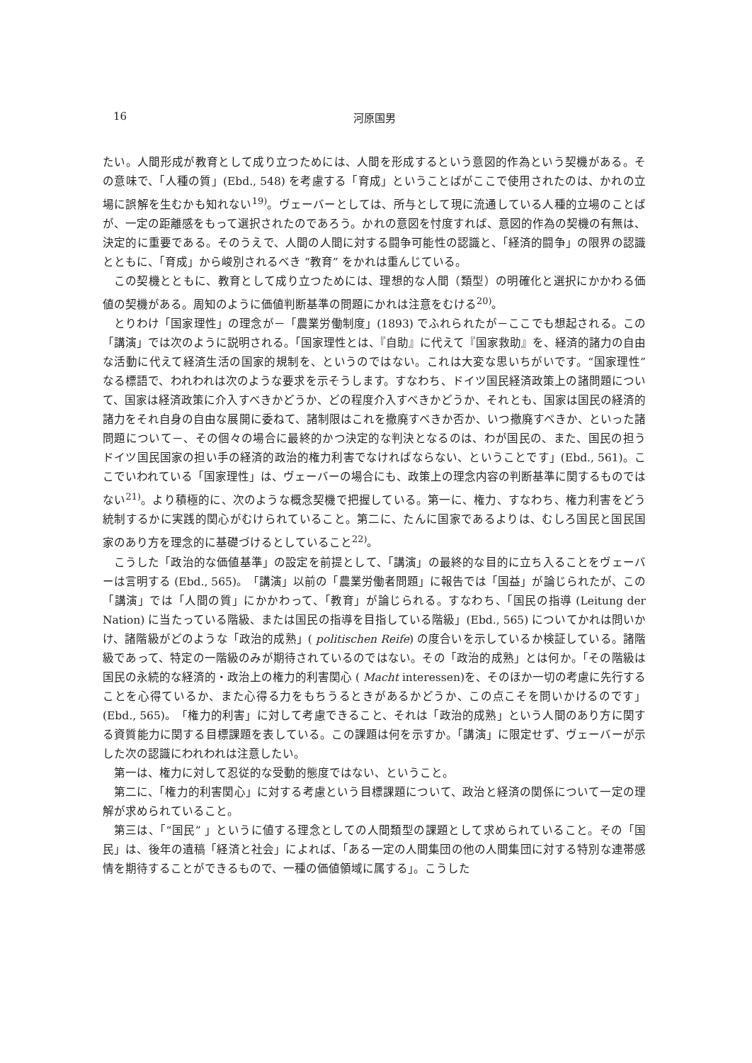16 河原国男
たい。人間形成が教育として成り立つためには、人間を形成するという意図的作為という契機がある。その意味で、「人種の質」(Ebd., 548) を考慮する「育成」ということばがここで使用されたのは、かれの立場に誤解を生むかも知れない<sup>19)</sup>。ヴェーバーとしては、所与として現に流通している人種的立場のことばが、一定の距離感をもって選択されたのであろう。かれの意図を忖度すれば、意図的作為の契機の有無は、決定的に重要である。そのうえで、人間の人間に対する闘争可能性の認識と、「経済的闘争」の限界の認識とともに、「育成」から峻別されるべき “教育” をかれは重んじている。
この契機とともに、教育として成り立つためには、理想的な人間（類型）の明確化と選択にかかわる価値の契機がある。周知のように価値判断基準の問題にかれは注意をむける<sup>20)</sup>。
とりわけ「国家理性」の理念が－「農業労働制度」(1893) でふれられたが－ここでも想起される。この「講演」では次のように説明される。「国家理性とは、『自助』に代えて『国家救助』を、経済的諸力の自由な活動に代えて経済生活の国家的規制を、というのではない。これは大変な思いちがいです。“国家理性” なる標語で、われわれは次のような要求を示そうします。すなわち、ドイツ国民経済政策上の諸問題について、国家は経済政策に介入すべきかどうか、どの程度介入すべきかどうか、それとも、国家は国民の経済的諸力をそれ自身の自由な展開に委ねて、諸制限はこれを撤廃すべきか否か、いつ撤廃すべきか、といった諸問題について－、その個々の場合に最終的かつ決定的な判決となるのは、わが国民の、また、国民の担うドイツ国民国家の担い手の経済的政治的権力利害でなければならない、ということです」(Ebd., 561)。ここでいわれている「国家理性」は、ヴェーバーの場合にも、政策上の理念内容の判断基準に関するものではない<sup>21)</sup>。より積極的に、次のような概念契機で把握している。第一に、権力、すなわち、権力利害をどう統制するかに実践的関心がむけられていること。第二に、たんに国家であるよりは、むしろ国民と国民国家のあり方を理念的に基礎づけるとしていること<sup>22)</sup>。
こうした「政治的な価値基準」の設定を前提として、「講演」の最終的な目的に立ち入ることをヴェーバーは言明する (Ebd., 565)。「講演」以前の「農業労働者問題」に報告では「国益」が論じられたが、この「講演」では「人間の質」にかかわって、「教育」が論じられる。すなわち、「国民の指導 (Leitung der Nation) に当たっている階級、または国民の指導を目指している階級」(Ebd., 565) についてかれは問いかけ、諸階級がどのような「政治的成熟」( politischen Reife) の度合いを示しているか検証している。諸階級であって、特定の一階級のみが期待されているのではない。その「政治的成熟」とは何か。「その階級は国民の永続的な経済的・政治上の権力的利害関心 ( Macht interessen)を、そのほか一切の考慮に先行することを心得ているか、また心得る力をもちうるときがあるかどうか、この点こそを問いかけるのです」(Ebd., 565)。「権力的利害」に対して考慮できること、それは「政治的成熟」という人間のあり方に関する資質能力に関する目標課題を表している。この課題は何を示すか。「講演」に限定せず、ヴェーバーが示した次の認識にわれわれは注意したい。
第一は、権力に対して忍従的な受動的態度ではない、ということ。
第二に、「権力的利害関心」に対する考慮という目標課題について、政治と経済の関係について一定の理解が求められていること。
第三は、「“国民” 」というに値する理念としての人間類型の課題として求められていること。その「国民」は、後年の遺稿「経済と社会」によれば、「ある一定の人間集団の他の人間集団に対する特別な連帯感情を期待することができるもので、一種の価値領域に属する」。こうした